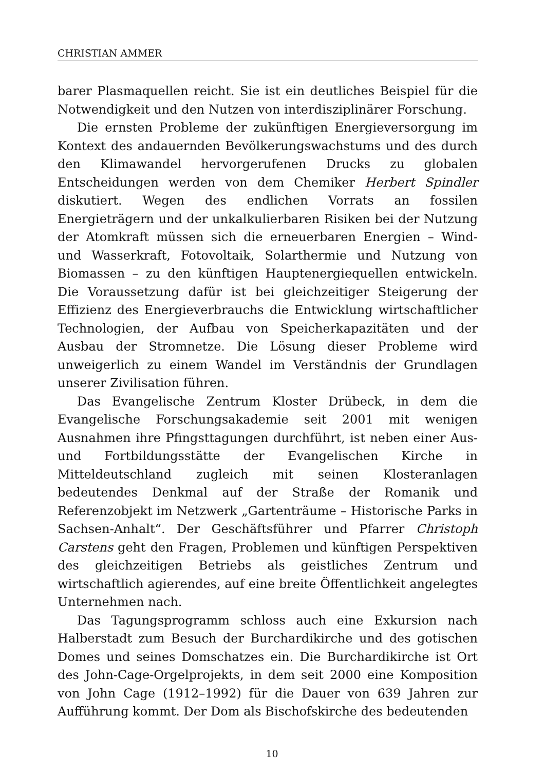CHRISTIAN AMMER
barer Plasmaquellen reicht. Sie ist ein deutliches Beispiel für die Notwendigkeit und den Nutzen von interdisziplinärer Forschung.
Die ernsten Probleme der zukünftigen Energieversorgung im Kontext des andauernden Bevölkerungswachstums und des durch den Klimawandel hervorgerufenen Drucks zu globalen Entscheidungen werden von dem Chemiker Herbert Spindler diskutiert. Wegen des endlichen Vorrats an fossilen Energieträgern und der unkalkulierbaren Risiken bei der Nutzung der Atomkraft müssen sich die erneuerbaren Energien – Wind- und Wasserkraft, Fotovoltaik, Solarthermie und Nutzung von Biomassen – zu den künftigen Hauptenergiequellen entwickeln. Die Voraussetzung dafür ist bei gleichzeitiger Steigerung der Effizienz des Energieverbrauchs die Entwicklung wirtschaftlicher Technologien, der Aufbau von Speicherkapazitäten und der Ausbau der Stromnetze. Die Lösung dieser Probleme wird unweigerlich zu einem Wandel im Verständnis der Grundlagen unserer Zivilisation führen.
Das Evangelische Zentrum Kloster Drübeck, in dem die Evangelische Forschungsakademie seit 2001 mit wenigen Ausnahmen ihre Pfingsttagungen durchführt, ist neben einer Aus- und Fortbildungsstätte der Evangelischen Kirche in Mitteldeutschland zugleich mit seinen Klosteranlagen bedeutendes Denkmal auf der Straße der Romanik und Referenzobjekt im Netzwerk „Gartenträume – Historische Parks in Sachsen-Anhalt“. Der Geschäftsführer und Pfarrer Christoph Carstens geht den Fragen, Problemen und künftigen Perspektiven des gleichzeitigen Betriebs als geistliches Zentrum und wirtschaftlich agierendes, auf eine breite Öffentlichkeit angelegtes Unternehmen nach.
Das Tagungsprogramm schloss auch eine Exkursion nach Halberstadt zum Besuch der Burchardikirche und des gotischen Domes und seines Domschatzes ein. Die Burchardikirche ist Ort des John-Cage-Orgelprojekts, in dem seit 2000 eine Komposition von John Cage (1912–1992) für die Dauer von 639 Jahren zur Aufführung kommt. Der Dom als Bischofskirche des bedeutenden
10